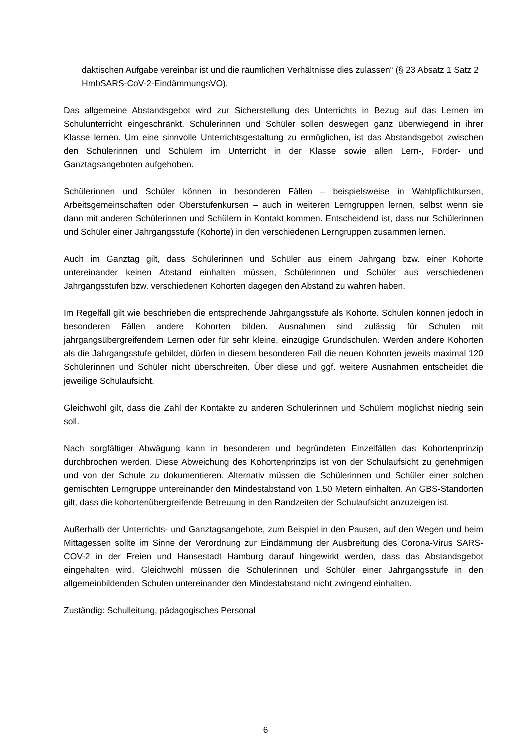daktischen Aufgabe vereinbar ist und die räumlichen Verhältnisse dies zulassen“ (§ 23 Absatz 1 Satz 2 HmbSARS-CoV-2-EindämmungsVO).
Das allgemeine Abstandsgebot wird zur Sicherstellung des Unterrichts in Bezug auf das Lernen im Schulunterricht eingeschränkt. Schülerinnen und Schüler sollen deswegen ganz überwiegend in ihrer Klasse lernen. Um eine sinnvolle Unterrichtsgestaltung zu ermöglichen, ist das Abstandsgebot zwischen den Schülerinnen und Schülern im Unterricht in der Klasse sowie allen Lern-, Förder- und Ganztagsangeboten aufgehoben.
Schülerinnen und Schüler können in besonderen Fällen – beispielsweise in Wahlpflichtkursen, Arbeitsgemeinschaften oder Oberstufenkursen – auch in weiteren Lerngruppen lernen, selbst wenn sie dann mit anderen Schülerinnen und Schülern in Kontakt kommen. Entscheidend ist, dass nur Schülerinnen und Schüler einer Jahrgangsstufe (Kohorte) in den verschiedenen Lerngruppen zusammen lernen.
Auch im Ganztag gilt, dass Schülerinnen und Schüler aus einem Jahrgang bzw. einer Kohorte untereinander keinen Abstand einhalten müssen, Schülerinnen und Schüler aus verschiedenen Jahrgangsstufen bzw. verschiedenen Kohorten dagegen den Abstand zu wahren haben.
Im Regelfall gilt wie beschrieben die entsprechende Jahrgangsstufe als Kohorte. Schulen können jedoch in besonderen Fällen andere Kohorten bilden. Ausnahmen sind zulässig für Schulen mit jahrgangsübergreifendem Lernen oder für sehr kleine, einzügige Grundschulen. Werden andere Kohorten als die Jahrgangsstufe gebildet, dürfen in diesem besonderen Fall die neuen Kohorten jeweils maximal 120 Schülerinnen und Schüler nicht überschreiten. Über diese und ggf. weitere Ausnahmen entscheidet die jeweilige Schulaufsicht.
Gleichwohl gilt, dass die Zahl der Kontakte zu anderen Schülerinnen und Schülern möglichst niedrig sein soll.
Nach sorgfältiger Abwägung kann in besonderen und begründeten Einzelfällen das Kohortenprinzip durchbrochen werden. Diese Abweichung des Kohortenprinzips ist von der Schulaufsicht zu genehmigen und von der Schule zu dokumentieren. Alternativ müssen die Schülerinnen und Schüler einer solchen gemischten Lerngruppe untereinander den Mindestabstand von 1,50 Metern einhalten. An GBS-Standorten gilt, dass die kohortenübergreifende Betreuung in den Randzeiten der Schulaufsicht anzuzeigen ist.
Außerhalb der Unterrichts- und Ganztagsangebote, zum Beispiel in den Pausen, auf den Wegen und beim Mittagessen sollte im Sinne der Verordnung zur Eindämmung der Ausbreitung des Corona-Virus SARS-COV-2 in der Freien und Hansestadt Hamburg darauf hingewirkt werden, dass das Abstandsgebot eingehalten wird. Gleichwohl müssen die Schülerinnen und Schüler einer Jahrgangsstufe in den allgemeinbildenden Schulen untereinander den Mindestabstand nicht zwingend einhalten.
Zuständig: Schulleitung, pädagogisches Personal
6